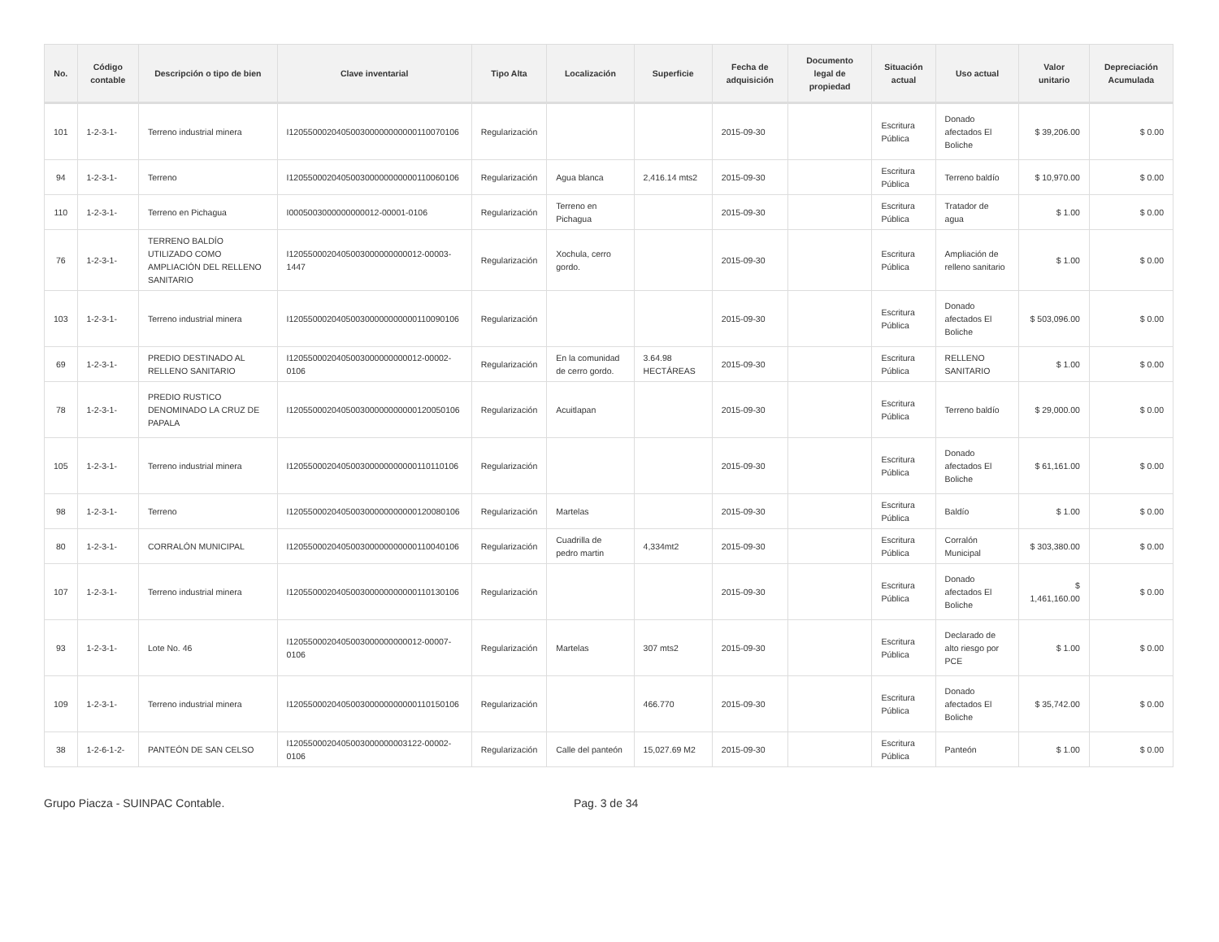| No. | Código contable | Descripción o tipo de bien | Clave inventarial | Tipo Alta | Localización | Superficie | Fecha de adquisición | Documento legal de propiedad | Situación actual | Uso actual | Valor unitario | Depreciación Acumulada |
| --- | --- | --- | --- | --- | --- | --- | --- | --- | --- | --- | --- | --- |
| 101 | 1-2-3-1- | Terreno industrial minera | I120550002040500300000000000110070106 | Regularización | | | 2015-09-30 | | Escritura Pública | Donado afectados El Boliche | $ 39,206.00 | $ 0.00 |
| 94 | 1-2-3-1- | Terreno | I120550002040500300000000000110060106 | Regularización | Agua blanca | 2,416.14 mts2 | 2015-09-30 | | Escritura Pública | Terreno baldío | $ 10,970.00 | $ 0.00 |
| 110 | 1-2-3-1- | Terreno en Pichagua | I0005003000000000012-00001-0106 | Regularización | Terreno en Pichagua | | 2015-09-30 | | Escritura Pública | Tratador de agua | $ 1.00 | $ 0.00 |
| 76 | 1-2-3-1- | TERRENO BALDÍO UTILIZADO COMO AMPLIACIÓN DEL RELLENO SANITARIO | I1205500020405003000000000012-00003-1447 | Regularización | Xochula, cerro gordo. | | 2015-09-30 | | Escritura Pública | Ampliación de relleno sanitario | $ 1.00 | $ 0.00 |
| 103 | 1-2-3-1- | Terreno industrial minera | I120550002040500300000000000110090106 | Regularización | | | 2015-09-30 | | Escritura Pública | Donado afectados El Boliche | $ 503,096.00 | $ 0.00 |
| 69 | 1-2-3-1- | PREDIO DESTINADO AL RELLENO SANITARIO | I1205500020405003000000000012-00002-0106 | Regularización | En la comunidad de cerro gordo. | 3.64.98 HECTÁREAS | 2015-09-30 | | Escritura Pública | RELLENO SANITARIO | $ 1.00 | $ 0.00 |
| 78 | 1-2-3-1- | PREDIO RUSTICO DENOMINADO LA CRUZ DE PAPALA | I120550002040500300000000000120050106 | Regularización | Acuitlapan | | 2015-09-30 | | Escritura Pública | Terreno baldío | $ 29,000.00 | $ 0.00 |
| 105 | 1-2-3-1- | Terreno industrial minera | I120550002040500300000000000110110106 | Regularización | | | 2015-09-30 | | Escritura Pública | Donado afectados El Boliche | $ 61,161.00 | $ 0.00 |
| 98 | 1-2-3-1- | Terreno | I120550002040500300000000000120080106 | Regularización | Martelas | | 2015-09-30 | | Escritura Pública | Baldío | $ 1.00 | $ 0.00 |
| 80 | 1-2-3-1- | CORRALÓN MUNICIPAL | I120550002040500300000000000110040106 | Regularización | Cuadrilla de pedro martin | 4,334mt2 | 2015-09-30 | | Escritura Pública | Corralón Municipal | $ 303,380.00 | $ 0.00 |
| 107 | 1-2-3-1- | Terreno industrial minera | I120550002040500300000000000110130106 | Regularización | | | 2015-09-30 | | Escritura Pública | Donado afectados El Boliche | $ 1,461,160.00 | $ 0.00 |
| 93 | 1-2-3-1- | Lote No. 46 | I1205500020405003000000000012-00007-0106 | Regularización | Martelas | 307 mts2 | 2015-09-30 | | Escritura Pública | Declarado de alto riesgo por PCE | $ 1.00 | $ 0.00 |
| 109 | 1-2-3-1- | Terreno industrial minera | I120550002040500300000000000110150106 | Regularización | | 466.770 | 2015-09-30 | | Escritura Pública | Donado afectados El Boliche | $ 35,742.00 | $ 0.00 |
| 38 | 1-2-6-1-2- | PANTEÓN DE SAN CELSO | I1205500020405003000000003122-00002-0106 | Regularización | Calle del panteón | 15,027.69 M2 | 2015-09-30 | | Escritura Pública | Panteón | $ 1.00 | $ 0.00 |
Grupo Piacza - SUINPAC Contable. Pag. 3 de 34